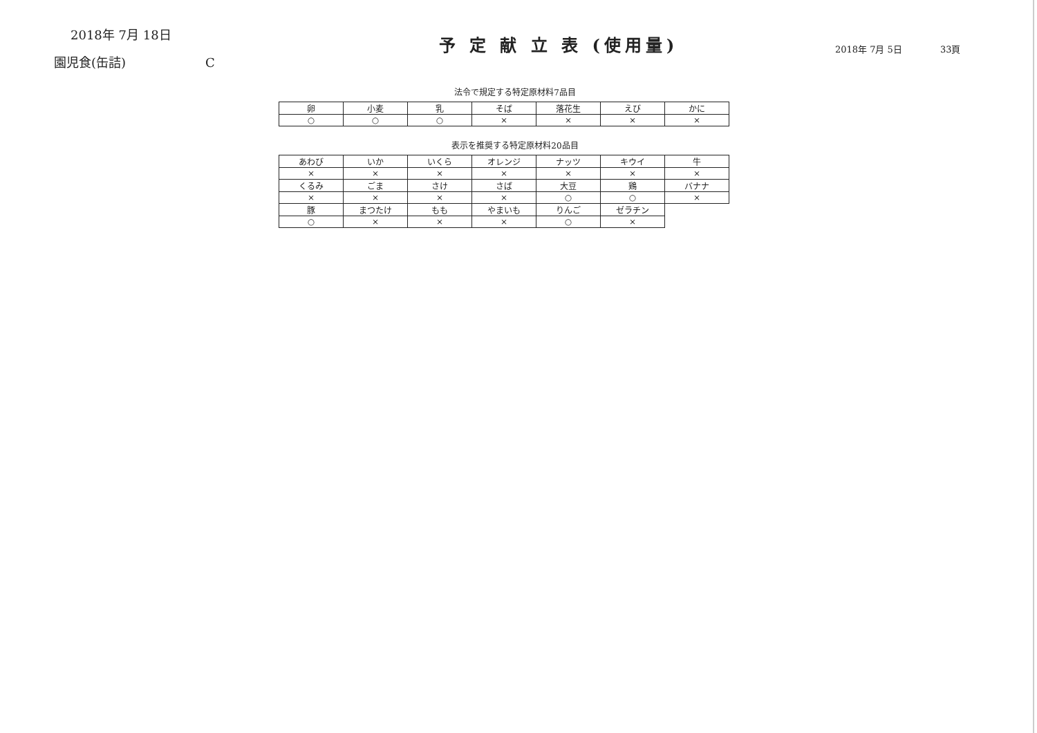2018年 7月 18日
園児食(缶詰) C
予 定 献 立 表 (使用量)
2018年 7月 5日 33頁
法令で規定する特定原材料7品目
| 卵 | 小麦 | 乳 | そば | 落花生 | えび | かに |
| ○ | ○ | ○ | × | × | × | × |
表示を推奨する特定原材料20品目
| あわび | いか | いくら | オレンジ | ナッツ | キウイ | 牛 |
| × | × | × | × | × | × | × |
| くるみ | ごま | さけ | さば | 大豆 | 鶏 | バナナ |
| × | × | × | × | ○ | ○ | × |
| 豚 | まつたけ | もも | やまいも | りんご | ゼラチン | |
| ○ | × | × | × | ○ | × | |